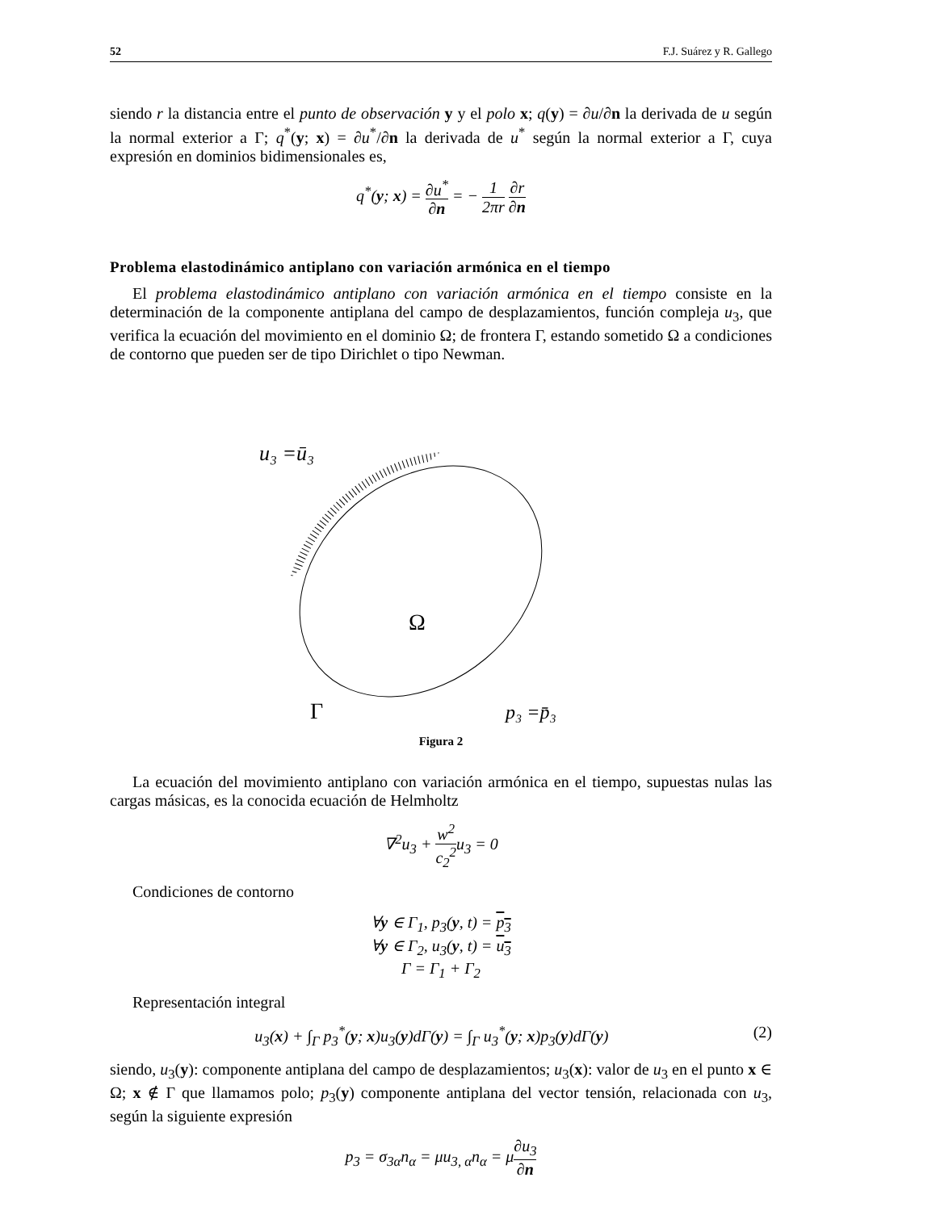52 F.J. Suárez y R. Gallego
siendo r la distancia entre el punto de observación y y el polo x; q(y) = ∂u/∂n la derivada de u según la normal exterior a Γ; q<sup>*</sup>(y; x) = ∂u<sup>*</sup>/∂n la derivada de u<sup>*</sup> según la normal exterior a Γ, cuya expresión en dominios bidimensionales es,
q<sup>*</sup>(y; x) = ∂u<sup>*</sup> ∂n = − 1 2πr ∂r ∂n
Problema elastodinámico antiplano con variación armónica en el tiempo
El problema elastodinámico antiplano con variación armónica en el tiempo consiste en la determinación de la componente antiplana del campo de desplazamientos, función compleja u<sub>3</sub>, que verifica la ecuación del movimiento en el dominio Ω; de frontera Γ, estando sometido Ω a condiciones de contorno que pueden ser de tipo Dirichlet o tipo Newman.
u₃ =ū₃
Ω
Γ
p₃ =p̄₃
Figura 2
La ecuación del movimiento antiplano con variación armónica en el tiempo, supuestas nulas las cargas másicas, es la conocida ecuación de Helmholtz
∇<sup>2</sup>u<sub>3</sub> + w<sup>2</sup> c<sub>2</sub><sup>2</sup>u<sub>3</sub> = 0
Condiciones de contorno
∀y ∈ Γ<sub>1</sub>, p<sub>3</sub>(y, t) = p<sub>3</sub>
∀y ∈ Γ<sub>2</sub>, u<sub>3</sub>(y, t) = u<sub>3</sub>
Γ = Γ<sub>1</sub> + Γ<sub>2</sub>
Representación integral
u<sub>3</sub>(x) + ∫<sub>Γ</sub> p<sub>3</sub><sup>*</sup>(y; x)u<sub>3</sub>(y)dΓ(y) = ∫<sub>Γ</sub> u<sub>3</sub><sup>*</sup>(y; x)p<sub>3</sub>(y)dΓ(y) (2)
siendo, u<sub>3</sub>(y): componente antiplana del campo de desplazamientos; u<sub>3</sub>(x): valor de u<sub>3</sub> en el punto x ∈ Ω; x ∉ Γ que llamamos polo; p<sub>3</sub>(y) componente antiplana del vector tensión, relacionada con u<sub>3</sub>, según la siguiente expresión
p<sub>3</sub> = σ<sub>3α</sub>n<sub>α</sub> = μu<sub>3, α</sub>n<sub>α</sub> = μ∂u<sub>3</sub> ∂n